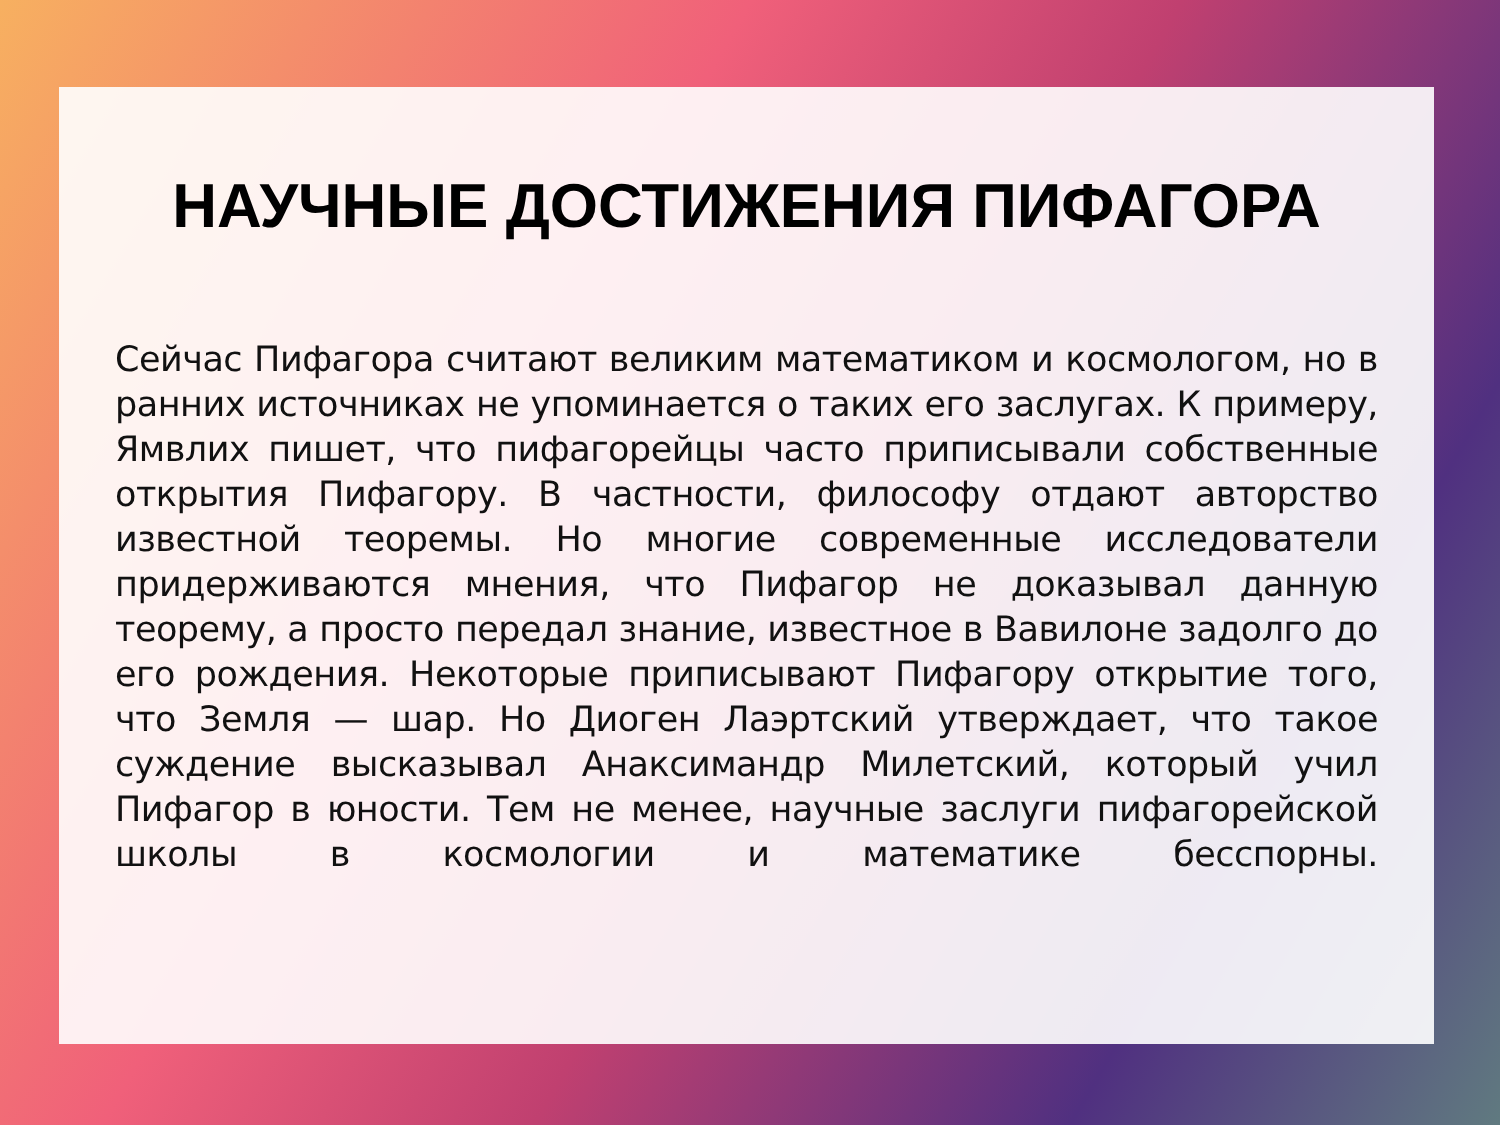НАУЧНЫЕ ДОСТИЖЕНИЯ ПИФАГОРА
Сейчас Пифагора считают великим математиком и космологом, но в ранних источниках не упоминается о таких его заслугах. К примеру, Ямвлих пишет, что пифагорейцы часто приписывали собственные открытия Пифагору. В частности, философу отдают авторство известной теоремы. Но многие современные исследователи придерживаются мнения, что Пифагор не доказывал данную теорему, а просто передал знание, известное в Вавилоне задолго до его рождения. Некоторые приписывают Пифагору открытие того, что Земля — шар. Но Диоген Лаэртский утверждает, что такое суждение высказывал Анаксимандр Милетский, который учил Пифагор в юности. Тем не менее, научные заслуги пифагорейской школы в космологии и математике бесспорны.